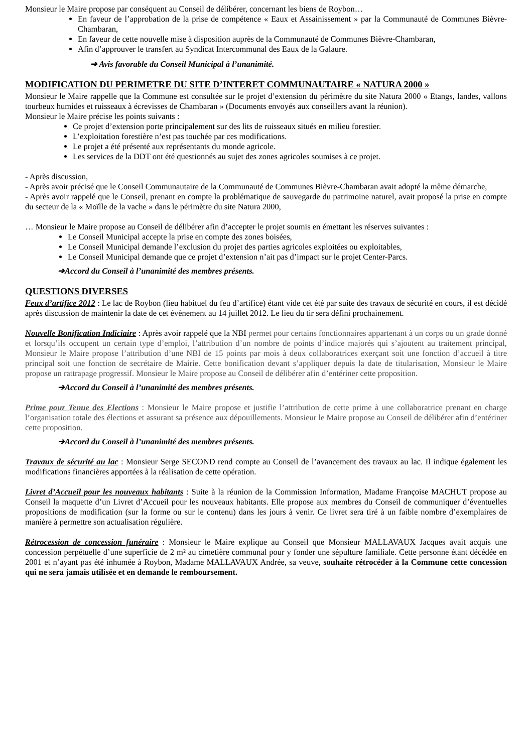Monsieur le Maire propose par conséquent au Conseil de délibérer, concernant les biens de Roybon…
En faveur de l’approbation de la prise de compétence « Eaux et Assainissement » par la Communauté de Communes Bièvre-Chambaran,
En faveur de cette nouvelle mise à disposition auprès de la Communauté de Communes Bièvre-Chambaran,
Afin d’approuver le transfert au Syndicat Intercommunal des Eaux de la Galaure.
➔ Avis favorable du Conseil Municipal à l’unanimité.
MODIFICATION DU PERIMETRE DU SITE D’INTERET COMMUNAUTAIRE « NATURA 2000 »
Monsieur le Maire rappelle que la Commune est consultée sur le projet d’extension du périmètre du site Natura 2000 « Etangs, landes, vallons tourbeux humides et ruisseaux à écrevisses de Chambaran » (Documents envoyés aux conseillers avant la réunion).
Monsieur le Maire précise les points suivants :
Ce projet d’extension porte principalement sur des lits de ruisseaux situés en milieu forestier.
L’exploitation forestière n’est pas touchée par ces modifications.
Le projet a été présenté aux représentants du monde agricole.
Les services de la DDT ont été questionnés au sujet des zones agricoles soumises à ce projet.
- Après discussion,
- Après avoir précisé que le Conseil Communautaire de la Communauté de Communes Bièvre-Chambaran avait adopté la même démarche,
- Après avoir rappelé que le Conseil, prenant en compte la problématique de sauvegarde du patrimoine naturel, avait proposé la prise en compte du secteur de la « Moïlle de la vache » dans le périmètre du site Natura 2000,
… Monsieur le Maire propose au Conseil de délibérer afin d’accepter le projet soumis en émettant les réserves suivantes :
Le Conseil Municipal accepte la prise en compte des zones boisées,
Le Conseil Municipal demande l’exclusion du projet des parties agricoles exploitées ou exploitables,
Le Conseil Municipal demande que ce projet d’extension n’ait pas d’impact sur le projet Center-Parcs.
➔Accord du Conseil à l’unanimité des membres présents.
QUESTIONS DIVERSES
Feux d’artifice 2012 : Le lac de Roybon (lieu habituel du feu d’artifice) étant vide cet été par suite des travaux de sécurité en cours, il est décidé après discussion de maintenir la date de cet évènement au 14 juillet 2012. Le lieu du tir sera défini prochainement.
Nouvelle Bonification Indiciaire : Après avoir rappelé que la NBI permet pour certains fonctionnaires appartenant à un corps ou un grade donné et lorsqu’ils occupent un certain type d’emploi, l’attribution d’un nombre de points d’indice majorés qui s’ajoutent au traitement principal, Monsieur le Maire propose l’attribution d’une NBI de 15 points par mois à deux collaboratrices exerçant soit une fonction d’accueil à titre principal soit une fonction de secrétaire de Mairie. Cette bonification devant s’appliquer depuis la date de titularisation, Monsieur le Maire propose un rattrapage progressif. Monsieur le Maire propose au Conseil de délibérer afin d’entériner cette proposition.
➔Accord du Conseil à l’unanimité des membres présents.
Prime pour Tenue des Elections : Monsieur le Maire propose et justifie l’attribution de cette prime à une collaboratrice prenant en charge l’organisation totale des élections et assurant sa présence aux dépouillements. Monsieur le Maire propose au Conseil de délibérer afin d’entériner cette proposition.
➔Accord du Conseil à l’unanimité des membres présents.
Travaux de sécurité au lac : Monsieur Serge SECOND rend compte au Conseil de l’avancement des travaux au lac. Il indique également les modifications financières apportées à la réalisation de cette opération.
Livret d’Accueil pour les nouveaux habitants : Suite à la réunion de la Commission Information, Madame Françoise MACHUT propose au Conseil la maquette d’un Livret d’Accueil pour les nouveaux habitants. Elle propose aux membres du Conseil de communiquer d’éventuelles propositions de modification (sur la forme ou sur le contenu) dans les jours à venir. Ce livret sera tiré à un faible nombre d’exemplaires de manière à permettre son actualisation régulière.
Rétrocession de concession funéraire : Monsieur le Maire explique au Conseil que Monsieur MALLAVAUX Jacques avait acquis une concession perpétuelle d’une superficie de 2 m² au cimetière communal pour y fonder une sépulture familiale. Cette personne étant décédée en 2001 et n’ayant pas été inhumée à Roybon, Madame MALLAVAUX Andrée, sa veuve, souhaite rétrocéder à la Commune cette concession qui ne sera jamais utilisée et en demande le remboursement.